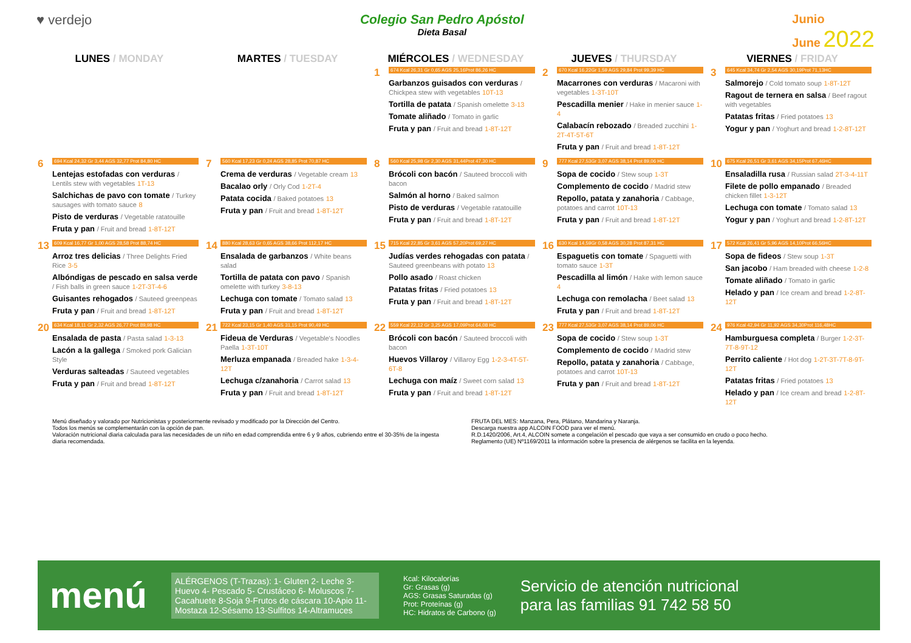♥ verdejo Colegio San Pedro Apóstol
Dieta Basal
Junio
June 2022
| LUNES / MONDAY | MARTES / TUESDAY | MIÉRCOLES / WEDNESDAY | JUEVES / THURSDAY | VIERNES / FRIDAY |
| --- | --- | --- | --- | --- |
| | | 1 674 Kcal 26,31 Gr 0,65 AGS 25,16Prot 86,26 HC Garbanzos guisados con verduras / Chickpea stew with vegetables 10T-13 Tortilla de patata / Spanish omelette 3-13 Tomate aliñado / Tomato in garlic Fruta y pan / Fruit and bread 1-8T-12T | 2 670 Kcal 16,22Gr 1,59 AGS 29,84 Prot 99,39 HC Macarrones con verduras / Macaroni with vegetables 1-3T-10T Pescadilla menier / Hake in menier sauce 1-4 Calabacín rebozado / Breaded zucchini 1-2T-4T-5T-6T Fruta y pan / Fruit and bread 1-8T-12T | 3 645 Kcal 34,74 Gr 2,54 AGS 30,19Prot 71,13HC Salmorejo / Cold tomato soup 1-8T-12T Ragout de ternera en salsa / Beef ragout with vegetables Patatas fritas / Fried potatoes 13 Yogur y pan / Yoghurt and bread 1-2-8T-12T |
| 6 694 Kcal 24,32 Gr 3,44 AGS 32,77 Prot 84,80 HC Lentejas estofadas con verduras / Lentils stew with vegetables 1T-13 Salchichas de pavo con tomate / Turkey sausages with tomato sauce 8 Pisto de verduras / Vegetable ratatouille Fruta y pan / Fruit and bread 1-8T-12T | 7 560 Kcal 17,23 Gr 0,24 AGS 28,85 Prot 70,87 HC Crema de verduras / Vegetable cream 13 Bacalao orly / Orly Cod 1-2T-4 Patata cocida / Baked potatoes 13 Fruta y pan / Fruit and bread 1-8T-12T | 8 560 Kcal 25,98 Gr 2,30 AGS 31,44Prot 47,30 HC Brócoli con bacón / Sauteed broccoli with bacon Salmón al horno / Baked salmon Pisto de verduras / Vegetable ratatouille Fruta y pan / Fruit and bread 1-8T-12T | 9 777 Kcal 27,53Gr 3,07 AGS 38,14 Prot 89,06 HC Sopa de cocido / Stew soup 1-3T Complemento de cocido / Madrid stew Repollo, patata y zanahoria / Cabbage, potatoes and carrot 10T-13 Fruta y pan / Fruit and bread 1-8T-12T | 10 675 Kcal 26,51 Gr 3,61 AGS 34,15Prot 67,46HC Ensaladilla rusa / Russian salad 2T-3-4-11T Filete de pollo empanado / Breaded chicken fillet 1-3-12T Lechuga con tomate / Tomato salad 13 Yogur y pan / Yoghurt and bread 1-2-8T-12T |
| 13 609 Kcal 16,77 Gr 1,00 AGS 28,58 Prot 88,74 HC Arroz tres delicias / Three Delights Fried Rice 3-5 Albóndigas de pescado en salsa verde / Fish balls in green sauce 1-2T-3T-4-6 Guisantes rehogados / Sauteed greenpeas Fruta y pan / Fruit and bread 1-8T-12T | 14 880 Kcal 28,63 Gr 0,65 AGS 38,66 Prot 112,17 HC Ensalada de garbanzos / White beans salad Tortilla de patata con pavo / Spanish omelette with turkey 3-8-13 Lechuga con tomate / Tomato salad 13 Fruta y pan / Fruit and bread 1-8T-12T | 15 715 Kcal 22,85 Gr 3,61 AGS 57,20Prot 69,27 HC Judías verdes rehogadas con patata / Sauteed greenbeans with potato 13 Pollo asado / Roast chicken Patatas fritas / Fried potatoes 13 Fruta y pan / Fruit and bread 1-8T-12T | 16 630 Kcal 14,59Gr 0,58 AGS 30,28 Prot 87,31 HC Espaguetis con tomate / Spaguetti with tomato sauce 1-3T Pescadilla al limón / Hake with lemon sauce 4 Lechuga con remolacha / Beet salad 13 Fruta y pan / Fruit and bread 1-8T-12T | 17 572 Kcal 26,41 Gr 5,96 AGS 14,10Prot 66,56HC Sopa de fideos / Stew soup 1-3T San jacobo / Ham breaded with cheese 1-2-8 Tomate aliñado / Tomato in garlic Helado y pan / Ice cream and bread 1-2-8T-12T |
| 20 634 Kcal 18,11 Gr 2,32 AGS 26,77 Prot 89,98 HC Ensalada de pasta / Pasta salad 1-3-13 Lacón a la gallega / Smoked pork Galician Style Verduras salteadas / Sauteed vegetables Fruta y pan / Fruit and bread 1-8T-12T | 21 722 Kcal 23,15 Gr 1,40 AGS 31,15 Prot 90,49 HC Fideua de Verduras / Vegetable's Noodles Paella 1-3T-10T Merluza empanada / Breaded hake 1-3-4-12T Lechuga c/zanahoria / Carrot salad 13 Fruta y pan / Fruit and bread 1-8T-12T | 22 559 Kcal 22,12 Gr 3,25 AGS 17,09Prot 64,08 HC Brócoli con bacón / Sauteed broccoli with bacon Huevos Villaroy / Villaroy Egg 1-2-3-4T-5T-6T-8 Lechuga con maíz / Sweet corn salad 13 Fruta y pan / Fruit and bread 1-8T-12T | 23 777 Kcal 27,53Gr 3,07 AGS 38,14 Prot 89,06 HC Sopa de cocido / Stew soup 1-3T Complemento de cocido / Madrid stew Repollo, patata y zanahoria / Cabbage, potatoes and carrot 10T-13 Fruta y pan / Fruit and bread 1-8T-12T | 24 976 Kcal 42,94 Gr 11,92 AGS 34,30Prot 116,48HC Hamburguesa completa / Burger 1-2-3T-7T-8-9T-12 Perrito caliente / Hot dog 1-2T-3T-7T-8-9T-12T Patatas fritas / Fried potatoes 13 Helado y pan / Ice cream and bread 1-2-8T-12T |
Menú diseñado y valorado por Nutricionistas y posteriormente revisado y modificado por la Dirección del Centro.
Todos los menús se complementarán con la opción de pan.
Valoración nutricional diaria calculada para las necesidades de un niño en edad comprendida entre 6 y 9 años, cubriendo entre el 30-35% de la ingesta diaria recomendada.
FRUTA DEL MES: Manzana, Pera, Plátano, Mandarina y Naranja.
Descarga nuestra app ALCOIN FOOD para ver el menú.
R.D.1420/2006, Art.4, ALCOIN somete a congelación el pescado que vaya a ser consumido en crudo o poco hecho.
Reglamento (UE) Nº1169/2011 la información sobre la presencia de alérgenos se facilita en la leyenda.
menú
ALÉRGENOS (T-Trazas): 1- Gluten 2- Leche 3-Huevo 4- Pescado 5- Crustáceo 6- Moluscos 7-Cacahuete 8-Soja 9-Frutos de cáscara 10-Apio 11-Mostaza 12-Sésamo 13-Sulfitos 14-Altramuces
Kcal: Kilocalorías
Gr: Grasas (g)
AGS: Grasas Saturadas (g)
Prot: Proteínas (g)
HC: Hidratos de Carbono (g)
Servicio de atención nutricional
para las familias 91 742 58 50